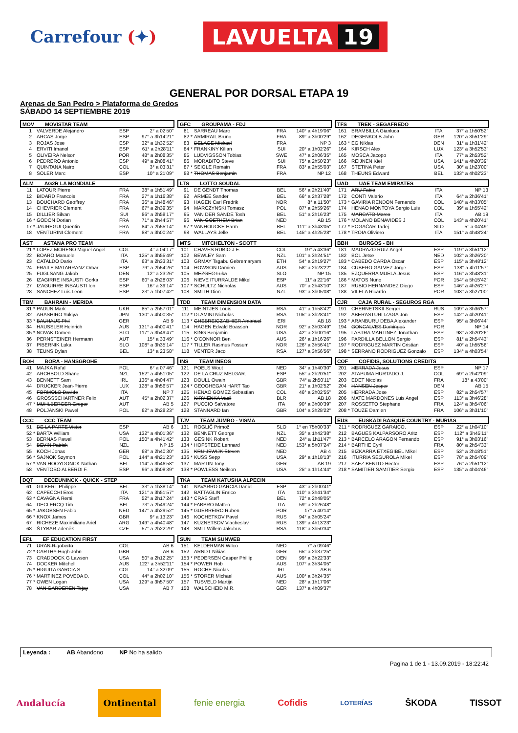Carrefour (✦)
LAVUELTA 19
GENERAL POR DORSAL ETAPA 19
Arenas de San Pedro > Plataforma de Gredos
SÁBADO 14 SEPTIEMBRE 2019
| MOV MOVISTAR TEAM | | | | |
| --- | --- | --- | --- | --- |
| 1 | | VALVERDE Alejandro | ESP | 2° a 02'50" |
| 2 | | ARCAS Jorge | ESP | 97° a 3h14'21" |
| 3 | | ROJAS Jose | ESP | 32° a 1h32'52" |
| 4 | | ERVITI Imanol | ESP | 61° a 2h28'11" |
| 5 | | OLIVEIRA Nelson | POR | 48° a 2h08'35" |
| 6 | | PEDRERO Antonio | ESP | 49° a 2h08'41" |
| 7 | | QUINTANA Nairo | COL | 3° a 03'31" |
| 8 | | SOLER Marc | ESP | 10° a 21'09" |
| GFC GROUPAMA - FDJ | | | | |
| --- | --- | --- | --- | --- |
| 81 | | SARREAU Marc | FRA | 140° a 4h19'06" |
| 82 | * | ARMIRAIL Bruno | FRA | 89° a 3h00'29" |
| 83 | | DELAGE Mickael | FRA | NP 3 |
| 84 | * | FRANKINY Kilian | SUI | 20° a 1h02'26" |
| 85 | | LUDVIGSSON Tobias | SWE | 47° a 2h06'35" |
| 86 | | MORABITO Steve | SUI | 75° a 2h50'23" |
| 87 | * | SEIGLE Romain | FRA | 83° a 2h55'03" |
| 88 | * | THOMAS Benjamin | FRA | NP 12 |
| TFS TREK - SEGAFREDO | | | | |
| --- | --- | --- | --- | --- |
| 161 | | BRAMBILLA Gianluca | ITA | 37° a 1h50'52" |
| 162 | | DEGENKOLB John | GER | 120° a 3h51'29" |
| 163 | * | EG Niklas | DEN | 31° a 1h31'42" |
| 164 | | KIRSCH Alex | LUX | 123° a 3h52'53" |
| 165 | | MOSCA Jacopo | ITA | 77° a 2h53'52" |
| 166 | | REIJNEN Kiel | USA | 141° a 4h20'39" |
| 167 | | STETINA Peter | USA | 30° a 1h23'00" |
| 168 | | THEUNS Edward | BEL | 133° a 4h02'23" |
| ALM AG2R LA MONDIALE | | | | |
| --- | --- | --- | --- | --- |
| 11 | | LATOUR Pierre | FRA | 38° a 1h51'49" |
| 12 | | BIDARD Francois | FRA | 27° a 1h16'38" |
| 13 | | BOUCHARD Geoffrey | FRA | 36° a 1h48'46" |
| 14 | | CHEVRIER Clement | FRA | 67° a 2h39'35" |
| 15 | | DILLIER Silvan | SUI | 86° a 2h58'17" |
| 16 | * | GODON Dorian | FRA | 71° a 2h44'57" |
| 17 | * | JAUREGUI Quentin | FRA | 84° a 2h55'14" |
| 18 | | VENTURINI Clement | FRA | 88° a 3h00'24" |
| LTS LOTTO SOUDAL | | | | |
| --- | --- | --- | --- | --- |
| 91 | | DE GENDT Thomas | BEL | 56° a 2h21'40" |
| 92 | | ARMEE Sander | BEL | 66° a 2h37'28" |
| 93 | | HAGEN Carl Fredrik | NOR | 8° a 11'50" |
| 94 | | MARCZYNSKI Tomasz | POL | 87° a 2h59'26" |
| 95 | | VAN DER SANDE Tosh | BEL | 51° a 2h16'23" |
| 96 | | VAN GOETHEM Brian | NED | AB 15 |
| 97 | * | VANHOUCKE Harm | BEL | 111° a 3h43'05" |
| 98 | | WALLAYS Jelle | BEL | 145° a 4h25'28" |
| UAD UAE TEAM EMIRATES | | | | |
| --- | --- | --- | --- | --- |
| 171 | | ARU Fabio | ITA | NP 13 |
| 172 | | CONTI Valerio | ITA | 64° a 2h36'41" |
| 173 | * | GAVIRIA RENDON Fernando | COL | 148° a 4h33'05" |
| 174 | | HENAO MONTOYA Sergio Luis | COL | 39° a 1h55'42" |
| 175 | | MARCATO Marco | ITA | AB 19 |
| 176 | * | MOLANO BENAVIDES J | COL | 143° a 4h20'41" |
| 177 | * | POGAČAR Tadej | SLO | 5° a 04'49" |
| 178 | * | TROIA Oliviero | ITA | 151° a 4h48'24" |
| AST ASTANA PRO TEAM | | | | |
| --- | --- | --- | --- | --- |
| 21 | * | LOPEZ MORENO Miguel Angel | COL | 4° a 04'17" |
| 22 | | BOARO Manuele | ITA | 125° a 3h55'49" |
| 23 | | CATALDO Dario | ITA | 63° a 2h33'31" |
| 24 | | FRAILE MATARRANZ Omar | ESP | 79° a 2h54'26" |
| 25 | | FUGLSANG Jakob | DEN | 12° a 23'26" |
| 26 | | IZAGIRRE INSAUSTI Gorka | ESP | 60° a 2h28'03" |
| 27 | | IZAGUIRRE INSAUSTI Ion | ESP | 16° a 39'14" |
| 28 | | SANCHEZ Luis Leon | ESP | 23° a 1h07'42" |
| MTS MITCHELTON - SCOTT | | | | |
| --- | --- | --- | --- | --- |
| 101 | | CHAVES RUBIO J.E. | COL | 19° a 43'36" |
| 102 | | BEWLEY Sam | NZL | 101° a 3h24'51" |
| 103 | | GRMAY Tsgabu Gebremaryam | ETH | 54° a 2h19'27" |
| 104 | | HOWSON Damien | AUS | 58° a 2h23'22" |
| 105 | | MEZGEC Luka | SLO | NP 15 |
| 106 | | NIEVE ITURRALDE Mikel | ESP | 11° a 22'16" |
| 107 | * | SCHULTZ Nicholas | AUS | 70° a 2h43'10" |
| 108 | | SMITH Dion | NZL | 93° a 3h05'08" |
| BBH BURGOS - BH | | | | |
| --- | --- | --- | --- | --- |
| 181 | | MADRAZO RUIZ Angel | ESP | 119° a 3h51'12" |
| 182 | | BOL Jetse | NED | 102° a 3h26'20" |
| 183 | * | CABEDO CARDA Oscar | ESP | 115° a 3h48'12" |
| 184 | | CUBERO GALVEZ Jorge | ESP | 138° a 4h11'57" |
| 185 | | EZQUERRA MUELA Jesus | ESP | 116° a 3h48'31" |
| 186 | * | MATOS Nuno | POR | 154° a 5h15'42" |
| 187 | | RUBIO HERNANDEZ Diego | ESP | 146° a 4h26'27" |
| 188 | | VILELA Ricardo | POR | 103° a 3h27'00" |
| TBM BAHRAIN - MERIDA | | | | |
| --- | --- | --- | --- | --- |
| 31 | * | PADUN Mark | UKR | 85° a 2h57'01" |
| 32 | | ARASHIRO Yukiya | JPN | 130° a 4h00'35" |
| 33 | * | BAUHAUS Phil | GER | AB 9 |
| 34 | | HAUSSLER Heinrich | AUS | 131° a 4h00'41" |
| 35 | * | NOVAK Domen | SLO | 117° a 3h49'47" |
| 36 | | PERNSTEINER Hermann | AUT | 15° a 33'49" |
| 37 | | PIBERNIK Luka | SLO | 108° a 3h35'14" |
| 38 | | TEUNS Dylan | BEL | 13° a 23'58" |
| TDD TEAM DIMENSION DATA | | | | |
| --- | --- | --- | --- | --- |
| 111 | | MEINTJES Louis | RSA | 41° a 1h58'42" |
| 112 | * | DLAMINI Nicholas | RSA | 105° a 3h28'41" |
| 113 | * | GHEBREIGZABHIER Amanuel | ERI | AB 18 |
| 114 | | HAGEN Edvald Boasson | NOR | 92° a 3h03'49" |
| 115 | | KING Benjamin | USA | 42° a 2h00'16" |
| 116 | * | O'CONNOR Ben | AUS | 26° a 1h16'26" |
| 117 | * | TILLER Rasmus Fossum | NOR | 126° a 3h56'41" |
| 118 | | VENTER Jaco | RSA | 127° a 3h56'56" |
| CJR CAJA RURAL - SEGUROS RGA | | | | |
| --- | --- | --- | --- | --- |
| 191 | | CHERNETSKII Sergei | RUS | 109° a 3h36'57" |
| 192 | | ABERASTURI IZAGA Jon | ESP | 142° a 4h20'41" |
| 193 | * | ARANBURU DEBA Alexander | ESP | 95° a 3h06'44" |
| 194 | | GONCALVES Domingos | POR | NP 14 |
| 195 | | LASTRA MARTINEZ Jonathan | ESP | 98° a 3h20'26" |
| 196 | | PARDILLA BELLON Sergio | ESP | 81° a 2h54'43" |
| 197 | * | RODRIGUEZ MARTIN Cristian | ESP | 40° a 1h55'56" |
| 198 | * | SERRANO RODRIGUEZ Gonzalo | ESP | 134° a 4h03'54" |
| BOH BORA - HANSGROHE | | | | |
| --- | --- | --- | --- | --- |
| 41 | | MAJKA Rafal | POL | 6° a 07'46" |
| 42 | | ARCHBOLD Shane | NZL | 152° a 4h51'05" |
| 43 | | BENNETT Sam | IRL | 136° a 4h04'47" |
| 44 | | DRUCKER Jean-Pierre | LUX | 128° a 3h56'57" |
| 45 | | FORMOLO Davide | ITA | NP 7 |
| 46 | | GROSSSCHARTNER Felix | AUT | 45° a 2h02'37" |
| 47 | * | MUHLBERGER Gregor | AUT | AB 5 |
| 48 | | POLJANSKI Pawel | POL | 62° a 2h28'23" |
| INS TEAM INEOS | | | | |
| --- | --- | --- | --- | --- |
| 121 | | POELS Wout | NED | 34° a 1h40'30" |
| 122 | | DE LA CRUZ MELGAR. | ESP | 55° a 2h20'51" |
| 123 | | DOULL Owain | GBR | 74° a 2h50'11" |
| 124 | * | GEOGHEGAN HART Tao | GBR | 21° a 1h02'52" |
| 125 | | HENAO GOMEZ Sebastian | COL | 46° a 2h02'55" |
| 126 | | KIRYIENKA Vasil | BLR | AB 18 |
| 127 | | PUCCIO Salvatore | ITA | 90° a 3h00'39" |
| 128 | | STANNARD Ian | GBR | 104° a 3h28'22" |
| COF COFIDIS, SOLUTIONS CREDITS | | | | |
| --- | --- | --- | --- | --- |
| 201 | | HERRADA Jesus | ESP | NP 17 |
| 202 | | ATAPUMA HURTADO J. | COL | 69° a 2h42'09" |
| 203 | | EDET Nicolas | FRA | 18° a 43'00" |
| 204 | | HANSEN Jesper | DEN | AB 15 |
| 205 | | HERRADA Jose | ESP | 82° a 2h54'57" |
| 206 | | MATE MARDONES Luis Angel | ESP | 113° a 3h46'28" |
| 207 | | ROSSETTO Stephane | FRA | 124° a 3h54'06" |
| 208 | * | TOUZE Damien | FRA | 106° a 3h31'10" |
| CCC CCC TEAM | | | | |
| --- | --- | --- | --- | --- |
| 51 | | DE LA PARTE Victor | ESP | AB 6 |
| 52 | * | BARTA William | USA | 132° a 4h01'36" |
| 53 | | BERNAS Pawel | POL | 150° a 4h41'42" |
| 54 | | BEVIN Patrick | NZL | NP 15 |
| 55 | | KOCH Jonas | GER | 68° a 2h40'30" |
| 56 | * | SAJNOK Szymon | POL | 144° a 4h21'23" |
| 57 | * | VAN HOOYDONCK Nathan | BEL | 114° a 3h46'58" |
| 58 | | VENTOSO ALBERDI F. | ESP | 96° a 3h08'39" |
| TJV TEAM JUMBO - VISMA | | | | |
| --- | --- | --- | --- | --- |
| 131 | | ROGLIČ Primož | SLO | 1° en 75h00'33" |
| 132 | | BENNETT George | NZL | 35° a 1h42'38" |
| 133 | | GESINK Robert | NED | 24° a 1h11'47" |
| 134 | * | HOFSTEDE Lennard | NED | 153° a 5h07'24" |
| 135 | | KRUIJSWIJK Steven | NED | AB 4 |
| 136 | * | KUSS Sepp | USA | 29° a 1h18'13" |
| 137 | | MARTIN Tony | GER | AB 19 |
| 138 | * | POWLESS Neilson | USA | 25° a 1h14'44" |
| EUS EUSKADI BASQUE COUNTRY - MURIAS | | | | |
| --- | --- | --- | --- | --- |
| 211 | * | RODRIGUEZ GARAICO. | ESP | 22° a 1h04'10" |
| 212 | | BAGUES KALPARSORO Aritz | ESP | 112° a 3h45'11" |
| 213 | * | BARCELO ARAGON Fernando | ESP | 91° a 3h03'16" |
| 214 | * | BARTHE Cyril | FRA | 80° a 2h54'33" |
| 215 | | BIZKARRA ETXEGIBEL Mikel | ESP | 53° a 2h18'51" |
| 216 | | ITURRIA SEGUROLA Mikel | ESP | 78° a 2h54'09" |
| 217 | | SAEZ BENITO Hector | ESP | 76° a 2h51'12" |
| 218 | * | SAMITIER SAMITIER Sergio | ESP | 135° a 4h04'46" |
| DQT DECEUNINCK - QUICK - STEP | | | | |
| --- | --- | --- | --- | --- |
| 61 | | GILBERT Philippe | BEL | 33° a 1h38'14" |
| 62 | | CAPECCHI Eros | ITA | 121° a 3h51'57" |
| 63 | * | CAVAGNA Remi | FRA | 52° a 2h17'24" |
| 64 | | DECLERCQ Tim | BEL | 73° a 2h49'24" |
| 65 | * | JAKOBSEN Fabio | NED | 147° a 4h29'52" |
| 66 | * | KNOX James | GBR | 9° a 13'23" |
| 67 | | RICHEZE Maximiliano Ariel | ARG | 149° a 4h40'48" |
| 68 | | ŠTYBAR Zdeněk | CZE | 57° a 2h22'29" |
| TKA TEAM KATUSHA ALPECIN | | | | |
| --- | --- | --- | --- | --- |
| 141 | | NAVARRO GARCIA Daniel | ESP | 43° a 2h00'41" |
| 142 | | BATTAGLIN Enrico | ITA | 110° a 3h41'34" |
| 143 | * | CRAS Steff | BEL | 72° a 2h48'05" |
| 144 | * | FABBRO Matteo | ITA | 59° a 2h26'48" |
| 145 | * | GUERREIRO Ruben | POR | 17° a 40'14" |
| 146 | | KOCHETKOV Pavel | RUS | 94° a 3h05'24" |
| 147 | | KUZNETSOV Viacheslav | RUS | 139° a 4h13'23" |
| 148 | | SMIT Willem Jakobus | RSA | 118° a 3h50'34" |
| EF1 EF EDUCATION FIRST | | | | |
| --- | --- | --- | --- | --- |
| 71 | | URAN Rigoberto | COL | AB 6 |
| 72 | * | CARTHY Hugh John | GBR | AB 6 |
| 73 | | CRADDOCK G Lawson | USA | 50° a 2h12'25" |
| 74 | | DOCKER Mitchell | AUS | 122° a 3h52'11" |
| 75 | * | HIGUITA GARCIA S.. | COL | 14° a 32'09" |
| 76 | * | MARTINEZ POVEDA D. | COL | 44° a 2h02'10" |
| 77 | * | OWEN Logan | USA | 129° a 3h57'50" |
| 78 | | VAN GARDEREN Tejay | USA | AB 7 |
| SUN TEAM SUNWEB | | | | |
| --- | --- | --- | --- | --- |
| 151 | | KELDERMAN Wilco | NED | 7° a 09'46" |
| 152 | | ARNDT Nikias | GER | 65° a 2h37'25" |
| 153 | * | PEDERSEN Casper Phillip | DEN | 99° a 3h22'33" |
| 154 | * | POWER Rob | AUS | 107° a 3h34'05" |
| 155 | | ROCHE Nicolas | IRL | AB 6 |
| 156 | * | STORER Michael | AUS | 100° a 3h24'35" |
| 157 | | TUSVELD Martijn | NED | 28° a 1h17'06" |
| 158 | | WALSCHEID M.R. | GER | 137° a 4h09'37" |
Leyenda : AB Abandono NP No ha salido
Pagina 1 de 1 - 13.09.2019 - 18:22:42
Andalucía Ontinental fenie energia Cofidis LOTERÍAS ŠKODA TISSOT